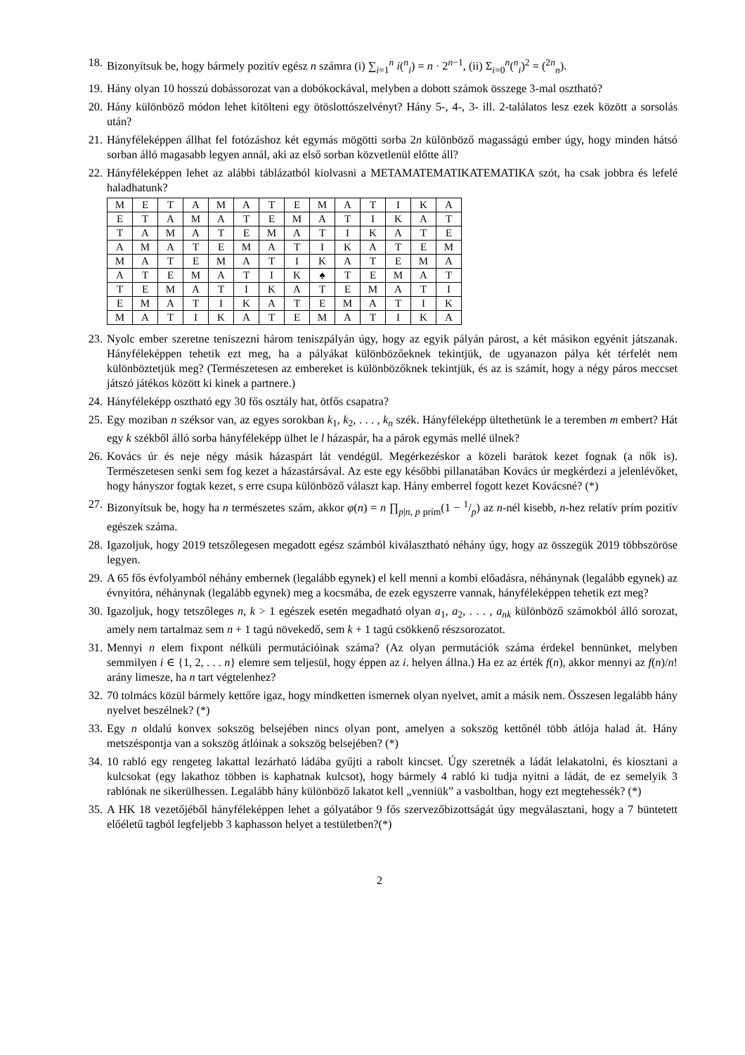18. Bizonyítsuk be, hogy bármely pozitív egész n számra (i) ∑<sub>i=1</sub><sup>n</sup> i(<sup>n</sup><sub>i</sub>) = n · 2<sup>n−1</sup>, (ii) Σ<sub>i=0</sub><sup>n</sup>(<sup>n</sup><sub>i</sub>)<sup>2</sup> = (<sup>2n</sup><sub>n</sub>).
19. Hány olyan 10 hosszú dobássorozat van a dobókockával, melyben a dobott számok összege 3-mal osztható?
20. Hány különböző módon lehet kitölteni egy ötöslottószelvényt? Hány 5-, 4-, 3- ill. 2-találatos lesz ezek között a sorsolás után?
21. Hányféleképpen állhat fel fotózáshoz két egymás mögötti sorba 2n különböző magasságú ember úgy, hogy minden hátsó sorban álló magasabb legyen annál, aki az első sorban közvetlenül előtte áll?
22. Hányféleképpen lehet az alábbi táblázatból kiolvasni a METAMATEMATIKATEMATIKA szót, ha csak jobbra és lefelé haladhatunk?
| M | E | T | A | M | A | T | E | M | A | T | I | K | A |
| E | T | A | M | A | T | E | M | A | T | I | K | A | T |
| T | A | M | A | T | E | M | A | T | I | K | A | T | E |
| A | M | A | T | E | M | A | T | I | K | A | T | E | M |
| M | A | T | E | M | A | T | I | K | A | T | E | M | A |
| A | T | E | M | A | T | I | K | ♠ | T | E | M | A | T |
| T | E | M | A | T | I | K | A | T | E | M | A | T | I |
| E | M | A | T | I | K | A | T | E | M | A | T | I | K |
| M | A | T | I | K | A | T | E | M | A | T | I | K | A |
23. Nyolc ember szeretne teniszezni három teniszpályán úgy, hogy az egyik pályán párost, a két másikon egyénit játszanak. Hányféleképpen tehetik ezt meg, ha a pályákat különbözőeknek tekintjük, de ugyanazon pálya két térfelét nem különböztetjük meg? (Természetesen az embereket is különbözőknek tekintjük, és az is számít, hogy a négy páros meccset játszó játékos között ki kinek a partnere.)
24. Hányféleképp osztható egy 30 fős osztály hat, ötfős csapatra?
25. Egy moziban n széksor van, az egyes sorokban k<sub>1</sub>, k<sub>2</sub>, . . . , k<sub>n</sub> szék. Hányféleképp ültethetünk le a teremben m embert? Hát egy k székből álló sorba hányféleképp ülhet le l házaspár, ha a párok egymás mellé ülnek?
26. Kovács úr és neje négy másik házaspárt lát vendégül. Megérkezéskor a közeli barátok kezet fognak (a nők is). Természetesen senki sem fog kezet a házastársával. Az este egy későbbi pillanatában Kovács úr megkérdezi a jelenlévőket, hogy hányszor fogtak kezet, s erre csupa különböző választ kap. Hány emberrel fogott kezet Kovácsné? (*)
27. Bizonyítsuk be, hogy ha n természetes szám, akkor φ(n) = n ∏<sub>p|n, p prím</sub>(1 − 1/p) az n-nél kisebb, n-hez relatív prím pozitív egészek száma.
28. Igazoljuk, hogy 2019 tetszőlegesen megadott egész számból kiválasztható néhány úgy, hogy az összegük 2019 többszöröse legyen.
29. A 65 fős évfolyamból néhány embernek (legalább egynek) el kell menni a kombi előadásra, néhánynak (legalább egynek) az évnyitóra, néhánynak (legalább egynek) meg a kocsmába, de ezek egyszerre vannak, hányféleképpen tehetik ezt meg?
30. Igazoljuk, hogy tetszőleges n, k > 1 egészek esetén megadható olyan a<sub>1</sub>, a<sub>2</sub>, . . . , a<sub>nk</sub> különböző számokból álló sorozat, amely nem tartalmaz sem n + 1 tagú növekedő, sem k + 1 tagú csökkenő részsorozatot.
31. Mennyi n elem fixpont nélküli permutációinak száma? (Az olyan permutációk száma érdekel bennünket, melyben semmilyen i ∈ {1, 2, . . . n} elemre sem teljesül, hogy éppen az i. helyen állna.) Ha ez az érték f(n), akkor mennyi az f(n)/n! arány limesze, ha n tart végtelenhez?
32. 70 tolmács közül bármely kettőre igaz, hogy mindketten ismernek olyan nyelvet, amit a másik nem. Összesen legalább hány nyelvet beszélnek? (*)
33. Egy n oldalú konvex sokszög belsejében nincs olyan pont, amelyen a sokszög kettőnél több átlója halad át. Hány metszéspontja van a sokszög átlóinak a sokszög belsejében? (*)
34. 10 rabló egy rengeteg lakattal lezárható ládába gyűjti a rabolt kincset. Úgy szeretnék a ládát lelakatolni, és kiosztani a kulcsokat (egy lakathoz többen is kaphatnak kulcsot), hogy bármely 4 rabló ki tudja nyitni a ládát, de ez semelyik 3 rablónak ne sikerülhessen. Legalább hány különböző lakatot kell „venniük” a vasboltban, hogy ezt megtehessék? (*)
35. A HK 18 vezetőjéből hányféleképpen lehet a gólyatábor 9 fős szervezőbizottságát úgy megválasztani, hogy a 7 büntetett előéletű tagból legfeljebb 3 kaphasson helyet a testületben?(*)
2